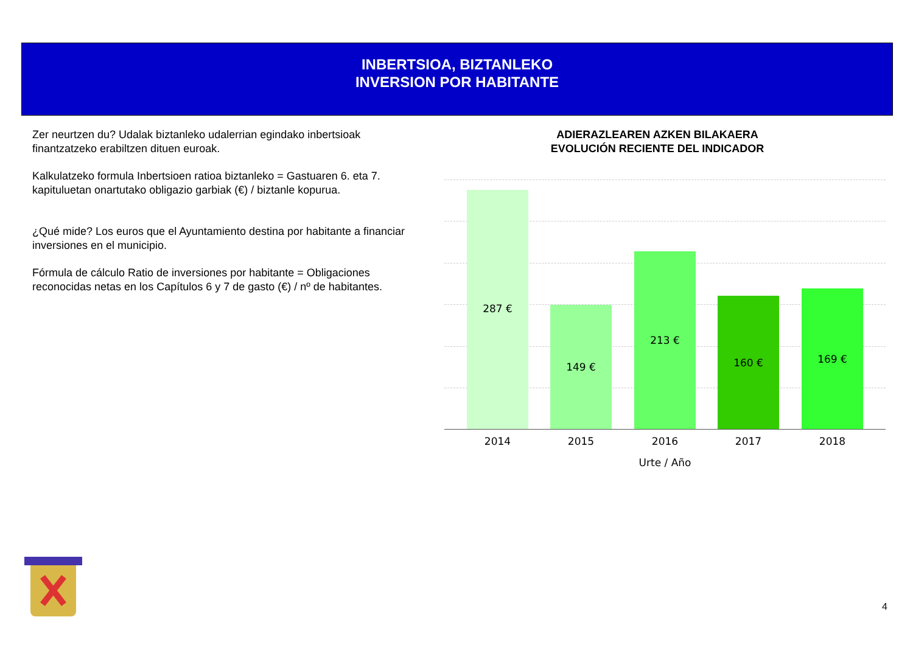INBERTSIOA, BIZTANLEKO
INVERSION POR HABITANTE
Zer neurtzen du? Udalak biztanleko udalerrian egindako inbertsioak finantzatzeko erabiltzen dituen euroak.
Kalkulatzeko formula Inbertsioen ratioa biztanleko = Gastuaren 6. eta 7. kapituluetan onartutako obligazio garbiak (€) / biztanle kopurua.
¿Qué mide? Los euros que el Ayuntamiento destina por habitante a financiar inversiones en el municipio.
Fórmula de cálculo Ratio de inversiones por habitante = Obligaciones reconocidas netas en los Capítulos 6 y 7 de gasto (€) / nº de habitantes.
ADIERAZLEAREN AZKEN BILAKAERA
EVOLUCIÓN RECIENTE DEL INDICADOR
287 € 149 € 213 € 160 € 169 €
2014 2015 2016 2017 2018
Urte / Año
4